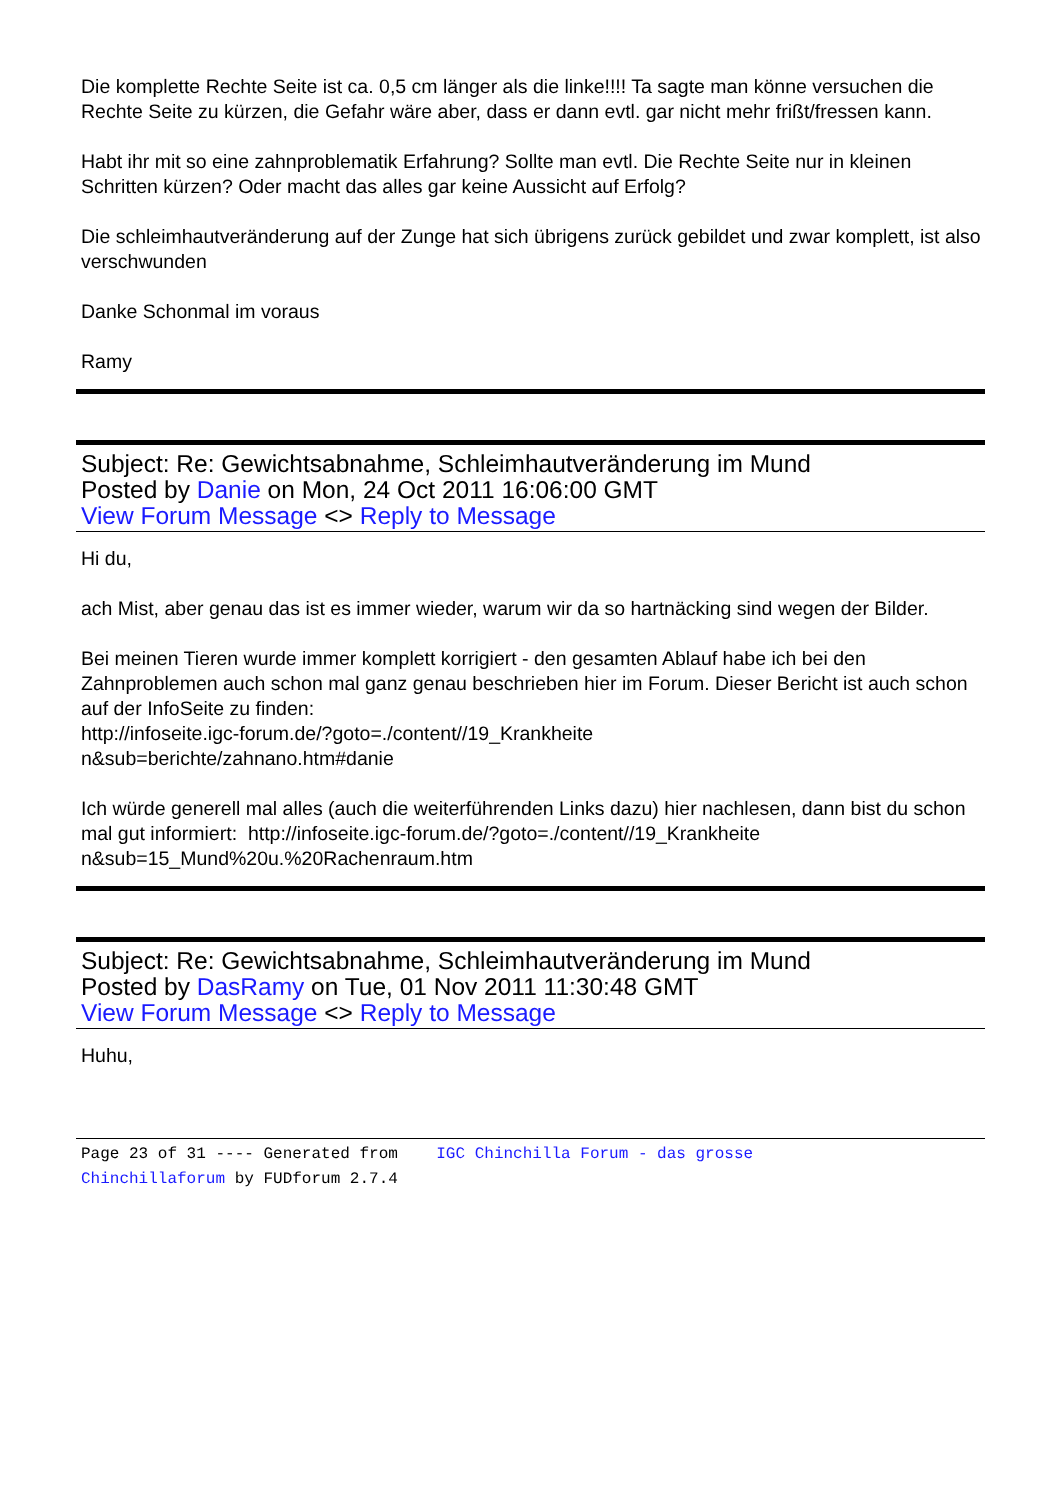Die komplette Rechte Seite ist ca. 0,5 cm länger als die linke!!!! Ta sagte man könne versuchen die Rechte Seite zu kürzen, die Gefahr wäre aber, dass er dann evtl. gar nicht mehr frißt/fressen kann.
Habt ihr mit so eine zahnproblematik Erfahrung? Sollte man evtl. Die Rechte Seite nur in kleinen Schritten kürzen? Oder macht das alles gar keine Aussicht auf Erfolg?
Die schleimhautveränderung auf der Zunge hat sich übrigens zurück gebildet und zwar komplett, ist also verschwunden
Danke Schonmal im voraus
Ramy
Subject: Re: Gewichtsabnahme, Schleimhautveränderung im Mund
Posted by Danie on Mon, 24 Oct 2011 16:06:00 GMT
View Forum Message <> Reply to Message
Hi du,
ach Mist, aber genau das ist es immer wieder, warum wir da so hartnäcking sind wegen der Bilder.
Bei meinen Tieren wurde immer komplett korrigiert - den gesamten Ablauf habe ich bei den Zahnproblemen auch schon mal ganz genau beschrieben hier im Forum. Dieser Bericht ist auch schon auf der InfoSeite zu finden:
http://infoseite.igc-forum.de/?goto=./content//19_Krankheite
n&sub=berichte/zahnano.htm#danie
Ich würde generell mal alles (auch die weiterführenden Links dazu) hier nachlesen, dann bist du schon mal gut informiert: http://infoseite.igc-forum.de/?goto=./content//19_Krankheite
n&sub=15_Mund%20u.%20Rachenraum.htm
Subject: Re: Gewichtsabnahme, Schleimhautveränderung im Mund
Posted by DasRamy on Tue, 01 Nov 2011 11:30:48 GMT
View Forum Message <> Reply to Message
Huhu,
Page 23 of 31 ---- Generated from IGC Chinchilla Forum - das grosse
Chinchillaforum by FUDforum 2.7.4